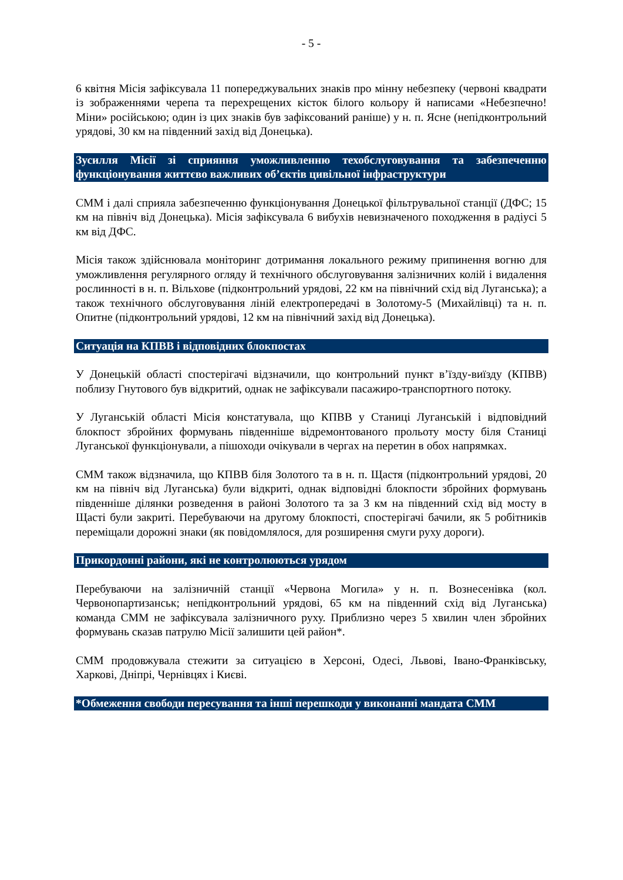- 5 -
6 квітня Місія зафіксувала 11 попереджувальних знаків про мінну небезпеку (червоні квадрати із зображеннями черепа та перехрещених кісток білого кольору й написами «Небезпечно! Міни» російською; один із цих знаків був зафіксований раніше) у н. п. Ясне (непідконтрольний урядові, 30 км на південний захід від Донецька).
Зусилля Місії зі сприяння уможливленню техобслуговування та забезпеченню функціонування життєво важливих об’єктів цивільної інфраструктури
СММ і далі сприяла забезпеченню функціонування Донецької фільтрувальної станції (ДФС; 15 км на північ від Донецька). Місія зафіксувала 6 вибухів невизначеного походження в радіусі 5 км від ДФС.
Місія також здійснювала моніторинг дотримання локального режиму припинення вогню для уможливлення регулярного огляду й технічного обслуговування залізничних колій і видалення рослинності в н. п. Вільхове (підконтрольний урядові, 22 км на північний схід від Луганська); а також технічного обслуговування ліній електропередачі в Золотому-5 (Михайлівці) та н. п. Опитне (підконтрольний урядові, 12 км на північний захід від Донецька).
Ситуація на КПВВ і відповідних блокпостах
У Донецькій області спостерігачі відзначили, що контрольний пункт в’їзду-виїзду (КПВВ) поблизу Гнутового був відкритий, однак не зафіксували пасажиро-транспортного потоку.
У Луганській області Місія констатувала, що КПВВ у Станиці Луганській і відповідний блокпост збройних формувань південніше відремонтованого прольоту мосту біля Станиці Луганської функціонували, а пішоходи очікували в чергах на перетин в обох напрямках.
СММ також відзначила, що КПВВ біля Золотого та в н. п. Щастя (підконтрольний урядові, 20 км на північ від Луганська) були відкриті, однак відповідні блокпости збройних формувань південніше ділянки розведення в районі Золотого та за 3 км на південний схід від мосту в Щасті були закриті. Перебуваючи на другому блокпості, спостерігачі бачили, як 5 робітників переміщали дорожні знаки (як повідомлялося, для розширення смуги руху дороги).
Прикордонні райони, які не контролюються урядом
Перебуваючи на залізничній станції «Червона Могила» у н. п. Вознесенівка (кол. Червонопартизанськ; непідконтрольний урядові, 65 км на південний схід від Луганська) команда СММ не зафіксувала залізничного руху. Приблизно через 5 хвилин член збройних формувань сказав патрулю Місії залишити цей район*.
СММ продовжувала стежити за ситуацією в Херсоні, Одесі, Львові, Івано-Франківську, Харкові, Дніпрі, Чернівцях і Києві.
*Обмеження свободи пересування та інші перешкоди у виконанні мандата СММ